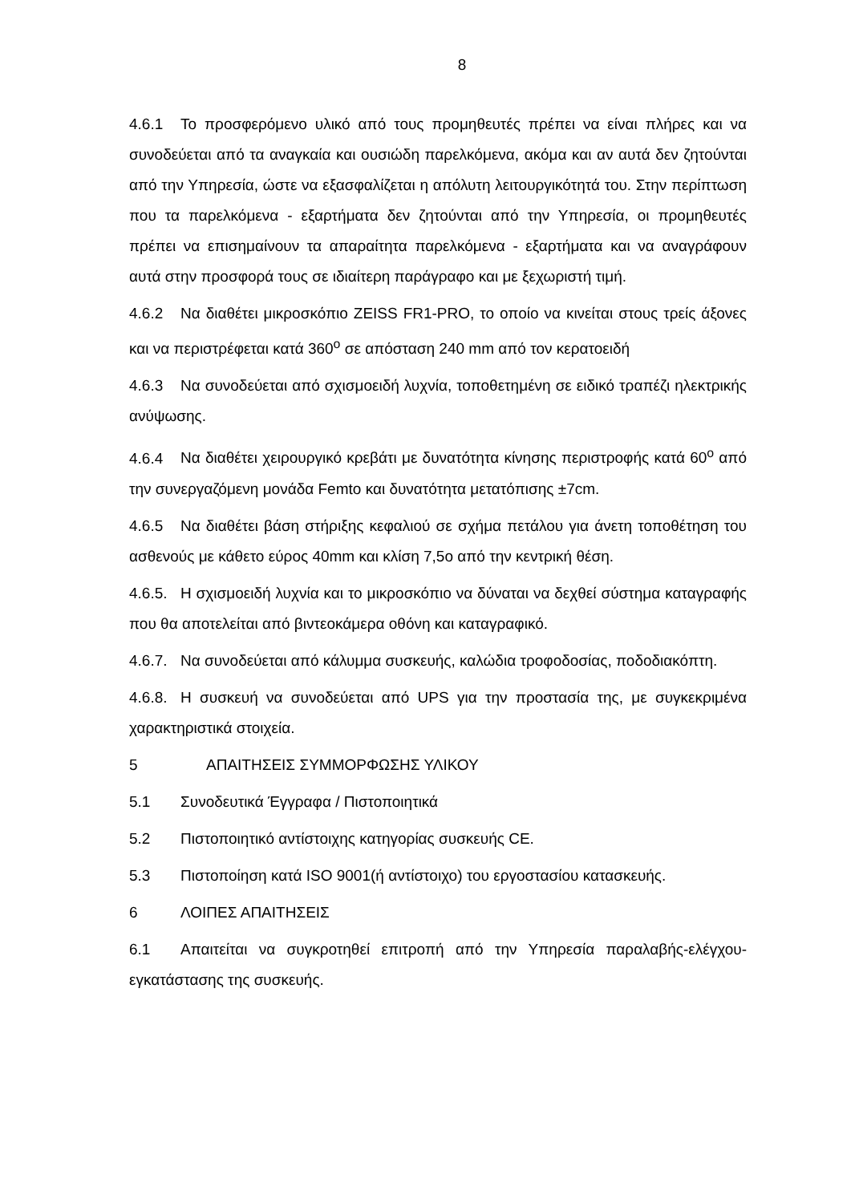8
4.6.1 Το προσφερόμενο υλικό από τους προμηθευτές πρέπει να είναι πλήρες και να συνοδεύεται από τα αναγκαία και ουσιώδη παρελκόμενα, ακόμα και αν αυτά δεν ζητούνται από την Υπηρεσία, ώστε να εξασφαλίζεται η απόλυτη λειτουργικότητά του. Στην περίπτωση που τα παρελκόμενα - εξαρτήματα δεν ζητούνται από την Υπηρεσία, οι προμηθευτές πρέπει να επισημαίνουν τα απαραίτητα παρελκόμενα - εξαρτήματα και να αναγράφουν αυτά στην προσφορά τους σε ιδιαίτερη παράγραφο και με ξεχωριστή τιμή.
4.6.2 Να διαθέτει μικροσκόπιο ZEISS FR1-PRO, το οποίο να κινείται στους τρείς άξονες και να περιστρέφεται κατά 360<sup>ο</sup> σε απόσταση 240 mm από τον κερατοειδή
4.6.3 Να συνοδεύεται από σχισμοειδή λυχνία, τοποθετημένη σε ειδικό τραπέζι ηλεκτρικής ανύψωσης.
4.6.4 Να διαθέτει χειρουργικό κρεβάτι με δυνατότητα κίνησης περιστροφής κατά 60<sup>ο</sup> από την συνεργαζόμενη μονάδα Femto και δυνατότητα μετατόπισης ±7cm.
4.6.5 Να διαθέτει βάση στήριξης κεφαλιού σε σχήμα πετάλου για άνετη τοποθέτηση του ασθενούς με κάθετο εύρος 40mm και κλίση 7,5ο από την κεντρική θέση.
4.6.5. Η σχισμοειδή λυχνία και το μικροσκόπιο να δύναται να δεχθεί σύστημα καταγραφής που θα αποτελείται από βιντεοκάμερα οθόνη και καταγραφικό.
4.6.7. Να συνοδεύεται από κάλυμμα συσκευής, καλώδια τροφοδοσίας, ποδοδιακόπτη.
4.6.8. Η συσκευή να συνοδεύεται από UPS για την προστασία της, με συγκεκριμένα χαρακτηριστικά στοιχεία.
5 ΑΠΑΙΤΗΣΕΙΣ ΣΥΜΜΟΡΦΩΣΗΣ ΥΛΙΚΟΥ
5.1 Συνοδευτικά Έγγραφα / Πιστοποιητικά
5.2 Πιστοποιητικό αντίστοιχης κατηγορίας συσκευής CE.
5.3 Πιστοποίηση κατά ISO 9001(ή αντίστοιχο) του εργοστασίου κατασκευής.
6 ΛΟΙΠΕΣ ΑΠΑΙΤΗΣΕΙΣ
6.1 Απαιτείται να συγκροτηθεί επιτροπή από την Υπηρεσία παραλαβής-ελέγχου-εγκατάστασης της συσκευής.